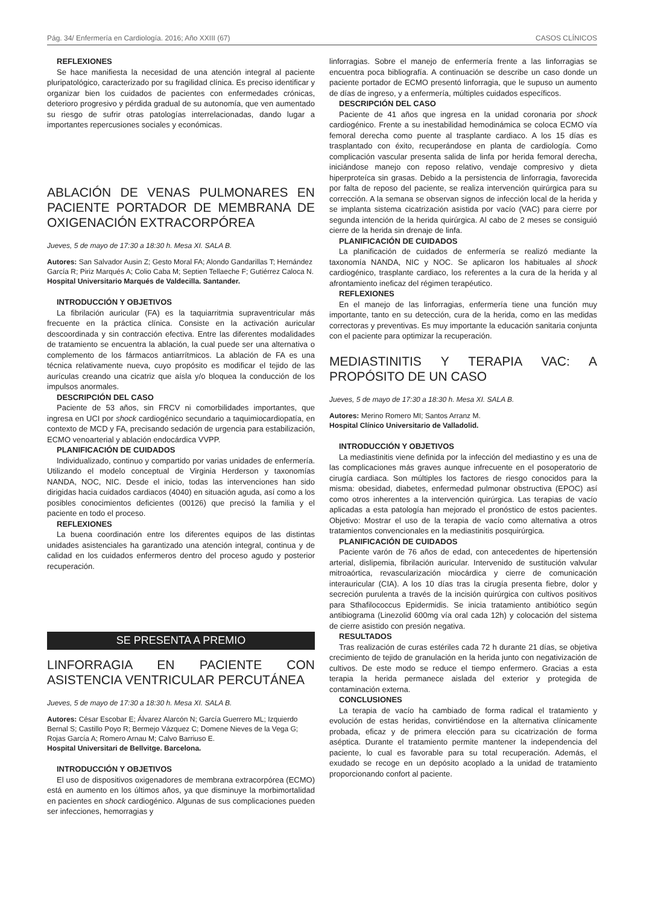Pág. 34/ Enfermería en Cardiología. 2016; Año XXIII (67) CASOS CLÍNICOS
REFLEXIONES
Se hace manifiesta la necesidad de una atención integral al paciente pluripatológico, caracterizado por su fragilidad clínica. Es preciso identificar y organizar bien los cuidados de pacientes con enfermedades crónicas, deterioro progresivo y pérdida gradual de su autonomía, que ven aumentado su riesgo de sufrir otras patologías interrelacionadas, dando lugar a importantes repercusiones sociales y económicas.
ABLACIÓN DE VENAS PULMONARES EN PACIENTE PORTADOR DE MEMBRANA DE OXIGENACIÓN EXTRACORPÓREA
Jueves, 5 de mayo de 17:30 a 18:30 h. Mesa XI. SALA B.
Autores: San Salvador Ausin Z; Gesto Moral FA; Alondo Gandarillas T; Hernández García R; Piriz Marqués A; Colio Caba M; Septien Tellaeche F; Gutiérrez Caloca N.
Hospital Universitario Marqués de Valdecilla. Santander.
INTRODUCCIÓN Y OBJETIVOS
La fibrilación auricular (FA) es la taquiarritmia supraventricular más frecuente en la práctica clínica. Consiste en la activación auricular descoordinada y sin contracción efectiva. Entre las diferentes modalidades de tratamiento se encuentra la ablación, la cual puede ser una alternativa o complemento de los fármacos antiarrítmicos. La ablación de FA es una técnica relativamente nueva, cuyo propósito es modificar el tejido de las aurículas creando una cicatriz que aísla y/o bloquea la conducción de los impulsos anormales.
DESCRIPCIÓN DEL CASO
Paciente de 53 años, sin FRCV ni comorbilidades importantes, que ingresa en UCI por shock cardiogénico secundario a taquimiocardiopatía, en contexto de MCD y FA, precisando sedación de urgencia para estabilización, ECMO venoarterial y ablación endocárdica VVPP.
PLANIFICACIÓN DE CUIDADOS
Individualizado, continuo y compartido por varias unidades de enfermería. Utilizando el modelo conceptual de Virginia Herderson y taxonomías NANDA, NOC, NIC. Desde el inicio, todas las intervenciones han sido dirigidas hacia cuidados cardiacos (4040) en situación aguda, así como a los posibles conocimientos deficientes (00126) que precisó la familia y el paciente en todo el proceso.
REFLEXIONES
La buena coordinación entre los diferentes equipos de las distintas unidades asistenciales ha garantizado una atención integral, continua y de calidad en los cuidados enfermeros dentro del proceso agudo y posterior recuperación.
SE PRESENTA A PREMIO
LINFORRAGIA EN PACIENTE CON ASISTENCIA VENTRICULAR PERCUTÁNEA
Jueves, 5 de mayo de 17:30 a 18:30 h. Mesa XI. SALA B.
Autores: César Escobar E; Álvarez Alarcón N; García Guerrero ML; Izquierdo Bernal S; Castillo Poyo R; Bermejo Vázquez C; Domene Nieves de la Vega G; Rojas García A; Romero Arnau M; Calvo Barriuso E.
Hospital Universitari de Bellvitge. Barcelona.
INTRODUCCIÓN Y OBJETIVOS
El uso de dispositivos oxigenadores de membrana extracorpórea (ECMO) está en aumento en los últimos años, ya que disminuye la morbimortalidad en pacientes en shock cardiogénico. Algunas de sus complicaciones pueden ser infecciones, hemorragias y
linforragias. Sobre el manejo de enfermería frente a las linforragias se encuentra poca bibliografía. A continuación se describe un caso donde un paciente portador de ECMO presentó linforragia, que le supuso un aumento de días de ingreso, y a enfermería, múltiples cuidados específicos.
DESCRIPCIÓN DEL CASO
Paciente de 41 años que ingresa en la unidad coronaria por shock cardiogénico. Frente a su inestabilidad hemodinámica se coloca ECMO vía femoral derecha como puente al trasplante cardiaco. A los 15 días es trasplantado con éxito, recuperándose en planta de cardiología. Como complicación vascular presenta salida de linfa por herida femoral derecha, iniciándose manejo con reposo relativo, vendaje compresivo y dieta hiperproteíca sin grasas. Debido a la persistencia de linforragia, favorecida por falta de reposo del paciente, se realiza intervención quirúrgica para su corrección. A la semana se observan signos de infección local de la herida y se implanta sistema cicatrización asistida por vacío (VAC) para cierre por segunda intención de la herida quirúrgica. Al cabo de 2 meses se consiguió cierre de la herida sin drenaje de linfa.
PLANIFICACIÓN DE CUIDADOS
La planificación de cuidados de enfermería se realizó mediante la taxonomía NANDA, NIC y NOC. Se aplicaron los habituales al shock cardiogénico, trasplante cardiaco, los referentes a la cura de la herida y al afrontamiento ineficaz del régimen terapéutico.
REFLEXIONES
En el manejo de las linforragias, enfermería tiene una función muy importante, tanto en su detección, cura de la herida, como en las medidas correctoras y preventivas. Es muy importante la educación sanitaria conjunta con el paciente para optimizar la recuperación.
MEDIASTINITIS Y TERAPIA VAC: A PROPÓSITO DE UN CASO
Jueves, 5 de mayo de 17:30 a 18:30 h. Mesa XI. SALA B.
Autores: Merino Romero MI; Santos Arranz M.
Hospital Clínico Universitario de Valladolid.
INTRODUCCIÓN Y OBJETIVOS
La mediastinitis viene definida por la infección del mediastino y es una de las complicaciones más graves aunque infrecuente en el posoperatorio de cirugía cardiaca. Son múltiples los factores de riesgo conocidos para la misma: obesidad, diabetes, enfermedad pulmonar obstructiva (EPOC) así como otros inherentes a la intervención quirúrgica. Las terapias de vacío aplicadas a esta patología han mejorado el pronóstico de estos pacientes. Objetivo: Mostrar el uso de la terapia de vacío como alternativa a otros tratamientos convencionales en la mediastinitis posquirúrgica.
PLANIFICACIÓN DE CUIDADOS
Paciente varón de 76 años de edad, con antecedentes de hipertensión arterial, dislipemia, fibrilación auricular. Intervenido de sustitución valvular mitroaórtica, revascularización miocárdica y cierre de comunicación interauricular (CIA). A los 10 días tras la cirugía presenta fiebre, dolor y secreción purulenta a través de la incisión quirúrgica con cultivos positivos para Sthafilococcus Epidermidis. Se inicia tratamiento antibiótico según antibiograma (Linezolid 600mg vía oral cada 12h) y colocación del sistema de cierre asistido con presión negativa.
RESULTADOS
Tras realización de curas estériles cada 72 h durante 21 días, se objetiva crecimiento de tejido de granulación en la herida junto con negativización de cultivos. De este modo se reduce el tiempo enfermero. Gracias a esta terapia la herida permanece aislada del exterior y protegida de contaminación externa.
CONCLUSIONES
La terapia de vacío ha cambiado de forma radical el tratamiento y evolución de estas heridas, convirtiéndose en la alternativa clínicamente probada, eficaz y de primera elección para su cicatrización de forma aséptica. Durante el tratamiento permite mantener la independencia del paciente, lo cual es favorable para su total recuperación. Además, el exudado se recoge en un depósito acoplado a la unidad de tratamiento proporcionando confort al paciente.